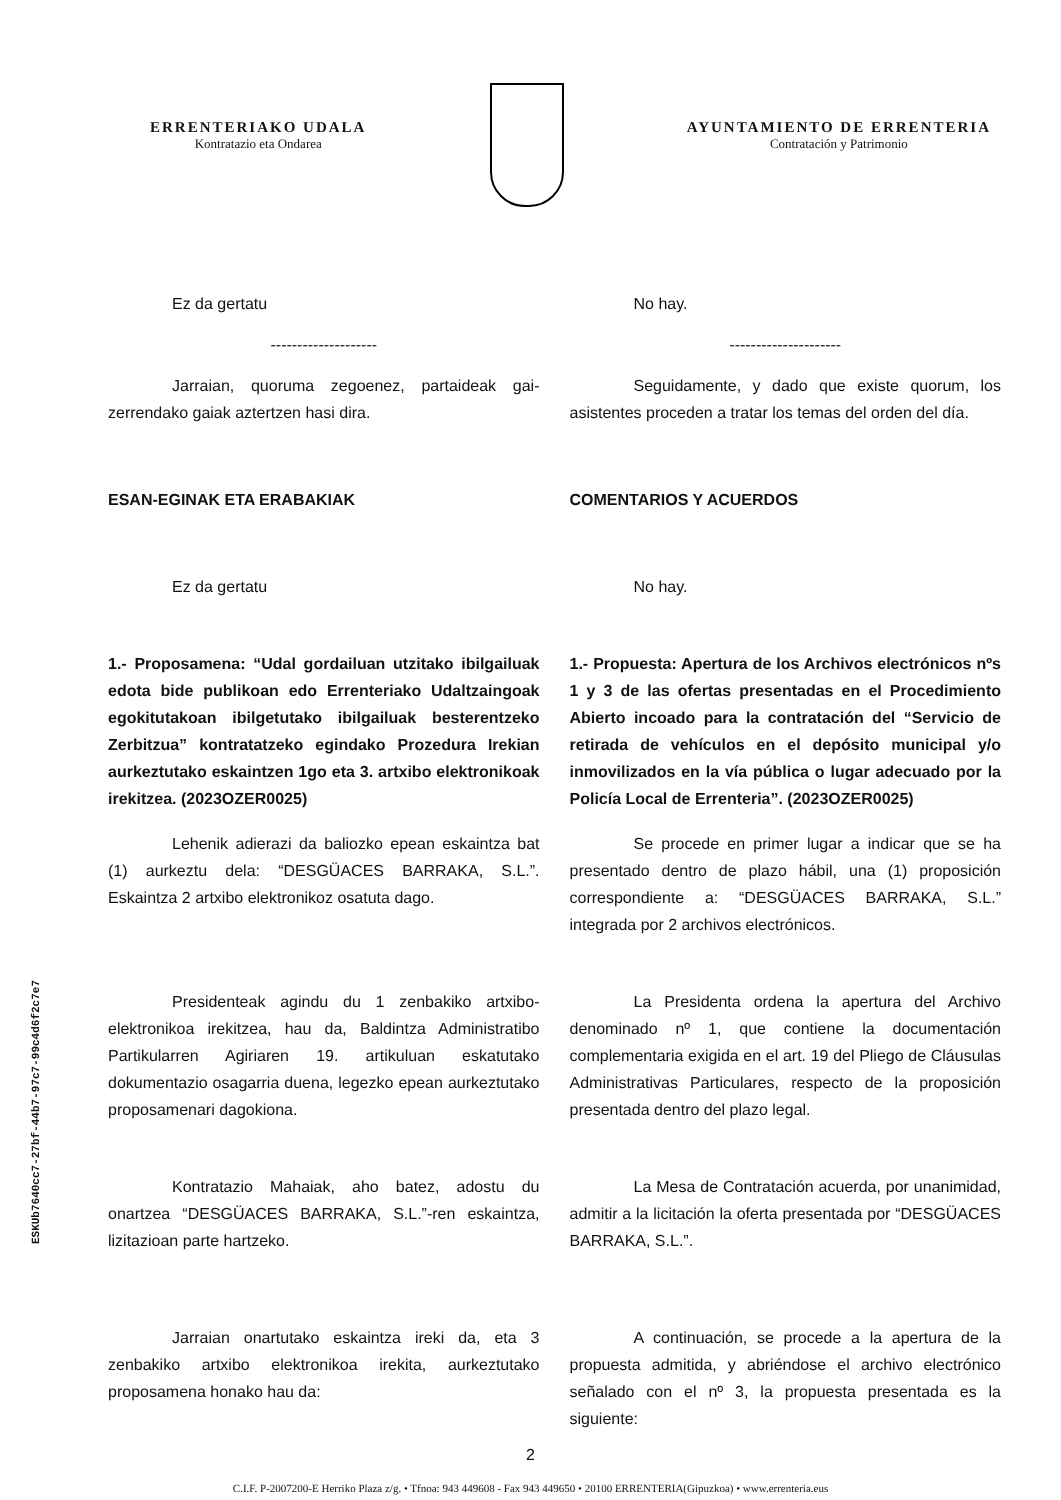ERRENTERIAKO UDALA
Kontratazio eta Ondarea
AYUNTAMIENTO DE ERRENTERIA
Contratación y Patrimonio
Ez da gertatu No hay.
-------------------- ---------------------
Jarraian, quoruma zegoenez, partaideak gai-zerrendako gaiak aztertzen hasi dira.
Seguidamente, y dado que existe quorum, los asistentes proceden a tratar los temas del orden del día.
ESAN-EGINAK ETA ERABAKIAK COMENTARIOS Y ACUERDOS
Ez da gertatu No hay.
1.- Proposamena: “Udal gordailuan utzitako ibilgailuak edota bide publikoan edo Errenteriako Udaltzaingoak egokitutakoan ibilgetutako ibilgailuak besterentzeko Zerbitzua” kontratatzeko egindako Prozedura Irekian aurkeztutako eskaintzen 1go eta 3. artxibo elektronikoak irekitzea. (2023OZER0025)
1.- Propuesta: Apertura de los Archivos electrónicos nºs 1 y 3 de las ofertas presentadas en el Procedimiento Abierto incoado para la contratación del “Servicio de retirada de vehículos en el depósito municipal y/o inmovilizados en la vía pública o lugar adecuado por la Policía Local de Errenteria”. (2023OZER0025)
Lehenik adierazi da baliozko epean eskaintza bat (1) aurkeztu dela: “DESGÜACES BARRAKA, S.L.”. Eskaintza 2 artxibo elektronikoz osatuta dago.
Se procede en primer lugar a indicar que se ha presentado dentro de plazo hábil, una (1) proposición correspondiente a: “DESGÜACES BARRAKA, S.L.” integrada por 2 archivos electrónicos.
Presidenteak agindu du 1 zenbakiko artxibo-elektronikoa irekitzea, hau da, Baldintza Administratibo Partikularren Agiriaren 19. artikuluan eskatutako dokumentazio osagarria duena, legezko epean aurkeztutako proposamenari dagokiona.
La Presidenta ordena la apertura del Archivo denominado nº 1, que contiene la documentación complementaria exigida en el art. 19 del Pliego de Cláusulas Administrativas Particulares, respecto de la proposición presentada dentro del plazo legal.
Kontratazio Mahaiak, aho batez, adostu du onartzea “DESGÜACES BARRAKA, S.L.”-ren eskaintza, lizitazioan parte hartzeko.
La Mesa de Contratación acuerda, por unanimidad, admitir a la licitación la oferta presentada por “DESGÜACES BARRAKA, S.L.”.
Jarraian onartutako eskaintza ireki da, eta 3 zenbakiko artxibo elektronikoa irekita, aurkeztutako proposamena honako hau da:
A continuación, se procede a la apertura de la propuesta admitida, y abriéndose el archivo electrónico señalado con el nº 3, la propuesta presentada es la siguiente:
2
C.I.F. P-2007200-E Herriko Plaza z/g. • Tfnoa: 943 449608 - Fax 943 449650 • 20100 ERRENTERIA(Gipuzkoa) • www.errenteria.eus
ESKUb7640cc7-27bf-44b7-97c7-99c4d6f2c7e7